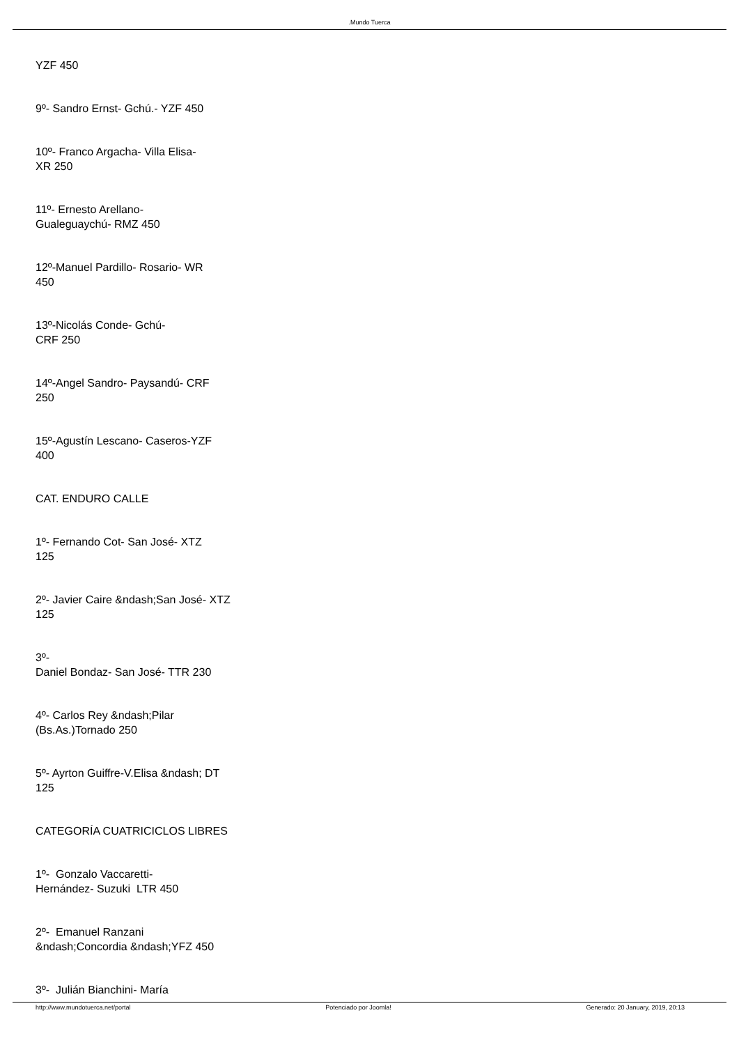.Mundo Tuerca
YZF 450
9º- Sandro Ernst- Gchú.- YZF 450
10º- Franco Argacha- Villa Elisa-
XR 250
11º- Ernesto Arellano-
Gualeguaychú- RMZ 450
12º-Manuel Pardillo- Rosario- WR
450
13º-Nicolás Conde- Gchú-
CRF 250
14º-Angel Sandro- Paysandú- CRF
250
15º-Agustín Lescano- Caseros-YZF
400
CAT. ENDURO CALLE
1º- Fernando Cot- San José- XTZ
125
2º- Javier Caire &ndash;San José- XTZ
125
3º-
Daniel Bondaz- San José- TTR 230
4º- Carlos Rey &ndash;Pilar
(Bs.As.)Tornado 250
5º- Ayrton Guiffre-V.Elisa &ndash; DT
125
CATEGORÍA CUATRICICLOS LIBRES
1º- Gonzalo Vaccaretti-
Hernández- Suzuki LTR 450
2º- Emanuel Ranzani
&ndash;Concordia &ndash;YFZ 450
3º- Julián Bianchini- María
http://www.mundotuerca.net/portal Potenciado por Joomla! Generado: 20 January, 2019, 20:13